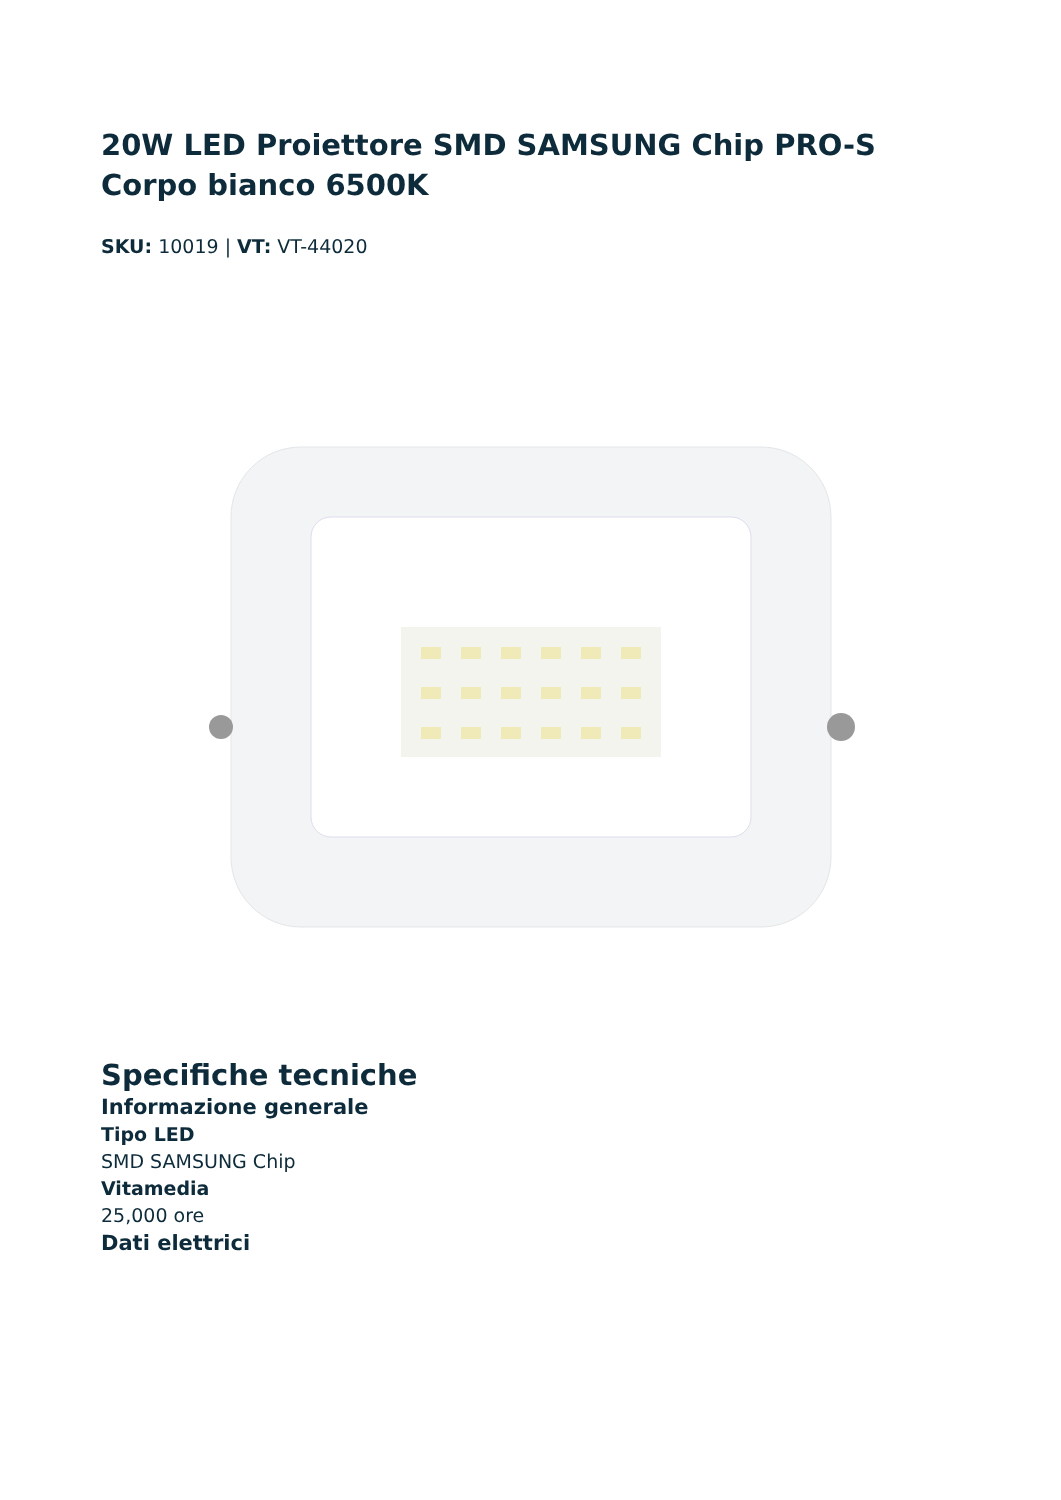20W LED Proiettore SMD SAMSUNG Chip PRO-S Corpo bianco 6500K
SKU: 10019 | VT: VT-44020
Specifiche tecniche
Informazione generale
Tipo LED
SMD SAMSUNG Chip
Vitamedia
25,000 ore
Dati elettrici